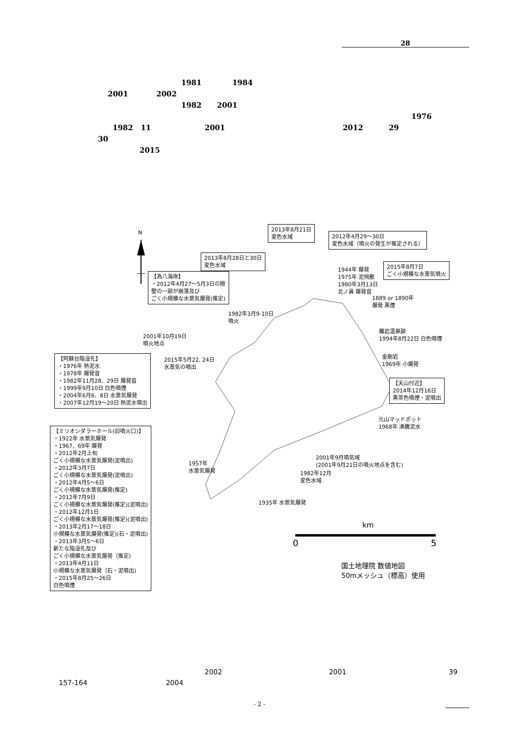28
1981 1984
2001 2002
1982 2001
1976
1982 11 2001 2012 29
30
2015
N
2013年8月21日
変色水域
2012年4月29～30日
変色水域（噴火の発生が推定される）
2013年8月28日と30日
変色水域
2015年8月7日
ごく小規模な水蒸気噴火
【為八海岸】
・2012年4月27～5月3日の間
壁の一部が崩落及び
ごく小規模な水蒸気爆発(推定)
1944年 爆発
1975年 泥飛散
1980年3月13日
北ノ鼻 爆発音
1889 or 1890年
爆発 黒煙
1982年3月9-10日
噴火
2001年10月19日
噴火地点
離岩温泉跡
1994年8月22日 白色噴煙
【阿蘇台陥没孔】
・1976年 熱泥水
・1978年 爆発音
・1982年11月28、29日 爆発音
・1999年9月10日 白色噴煙
・2004年6月6、8日 水蒸気爆発
・2007年12月19～20日 熱泥水噴出
2015年5月22, 24日
水蒸気の噴出
金剛岩
1969年 小爆発
【天山付近】
2014年12月16日
黒茶色噴煙・泥噴出
元山マッドポット
1968年 沸騰泥水
【ミリオンダラーホール(旧噴火口)】
・1922年 水蒸気爆発
・1967、69年 爆発
・2012年2月上旬
ごく小規模な水蒸気爆発(泥噴出)
・2012年3月7日
ごく小規模な水蒸気爆発(泥噴出)
・2012年4月5～6日
ごく小規模な水蒸気爆発(推定)
・2012年7月9日
ごく小規模な水蒸気爆発(推定)(泥噴出)
・2012年12月1日
ごく小規模な水蒸気爆発(推定)(泥噴出)
・2013年2月17～18日
小規模な水蒸気爆発(推定)(石・泥噴出)
・2013年3月5～6日
新たな陥没孔及び
ごく小規模な水蒸気爆発（推定)
・2013年4月11日
小規模な水蒸気爆発（石・泥噴出)
・2015年8月25～26日
白色噴煙
2001年9月噴気域
(2001年9月21日の噴火地点を含む)
1957年
水蒸気爆発
1982年12月
変色水域
1935年 水蒸気爆発
km
0 5
国土地理院 数値地図
50mメッシュ（標高）使用
2002 2001 39
157-164 2004
- 2 -